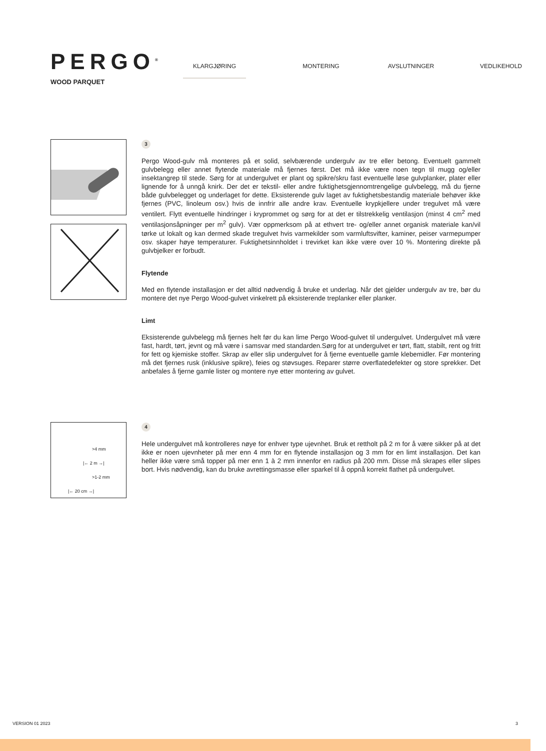PERGO<sup>®</sup>
WOOD PARQUET
KLARGJØRING MONTERING AVSLUTNINGER VEDLIKEHOLD
3
Pergo Wood-gulv må monteres på et solid, selvbærende undergulv av tre eller betong. Eventuelt gammelt gulvbelegg eller annet flytende materiale må fjernes først. Det må ikke være noen tegn til mugg og/eller insektangrep til stede. Sørg for at undergulvet er plant og spikre/skru fast eventuelle løse gulvplanker, plater eller lignende for å unngå knirk. Der det er tekstil- eller andre fuktighetsgjennomtrengelige gulvbelegg, må du fjerne både gulvbelegget og underlaget for dette. Eksisterende gulv laget av fuktighetsbestandig materiale behøver ikke fjernes (PVC, linoleum osv.) hvis de innfrir alle andre krav. Eventuelle krypkjellere under tregulvet må være ventilert. Flytt eventuelle hindringer i kryprommet og sørg for at det er tilstrekkelig ventilasjon (minst 4 cm<sup>2</sup> med ventilasjonsåpninger per m<sup>2</sup> gulv). Vær oppmerksom på at ethvert tre- og/eller annet organisk materiale kan/vil tørke ut lokalt og kan dermed skade tregulvet hvis varmekilder som varmluftsvifter, kaminer, peiser varmepumper osv. skaper høye temperaturer. Fuktighetsinnholdet i trevirket kan ikke være over 10 %. Montering direkte på gulvbjelker er forbudt.
Flytende
Med en flytende installasjon er det alltid nødvendig å bruke et underlag. Når det gjelder undergulv av tre, bør du montere det nye Pergo Wood-gulvet vinkelrett på eksisterende treplanker eller planker.
Limt
Eksisterende gulvbelegg må fjernes helt før du kan lime Pergo Wood-gulvet til undergulvet. Undergulvet må være fast, hardt, tørt, jevnt og må være i samsvar med standarden.Sørg for at undergulvet er tørt, flatt, stabilt, rent og fritt for fett og kjemiske stoffer. Skrap av eller slip undergulvet for å fjerne eventuelle gamle klebemidler. Før montering må det fjernes rusk (inklusive spikre), feies og støvsuges. Reparer større overflatedefekter og store sprekker. Det anbefales å fjerne gamle lister og montere nye etter montering av gulvet.
>4 mm
|← 2 m →|
>1-2 mm
|← 20 cm →|
4
Hele undergulvet må kontrolleres nøye for enhver type ujevnhet. Bruk et rettholt på 2 m for å være sikker på at det ikke er noen ujevnheter på mer enn 4 mm for en flytende installasjon og 3 mm for en limt installasjon. Det kan heller ikke være små topper på mer enn 1 à 2 mm innenfor en radius på 200 mm. Disse må skrapes eller slipes bort. Hvis nødvendig, kan du bruke avrettingsmasse eller sparkel til å oppnå korrekt flathet på undergulvet.
VERSION 01 2023 3